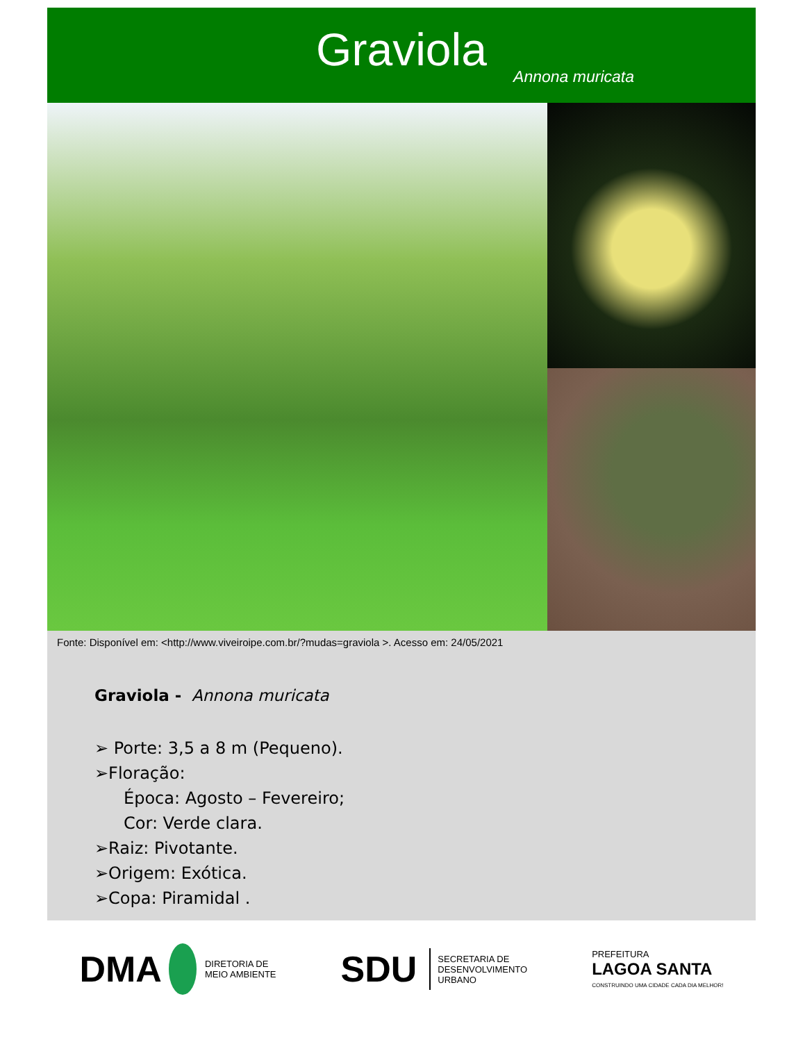Graviola
Annona muricata
Fonte: Disponível em: <http://www.viveiroipe.com.br/?mudas=graviola >. Acesso em: 24/05/2021
Graviola - Annona muricata
➢ Porte: 3,5 a 8 m (Pequeno).
➢Floração:
Época: Agosto – Fevereiro;
Cor: Verde clara.
➢Raiz: Pivotante.
➢Origem: Exótica.
➢Copa: Piramidal .
DMA
DIRETORIA DE
MEIO AMBIENTE
SDU SECRETARIA DE
DESENVOLVIMENTO
URBANO
PREFEITURA
LAGOA SANTA
CONSTRUINDO UMA CIDADE CADA DIA MELHOR!